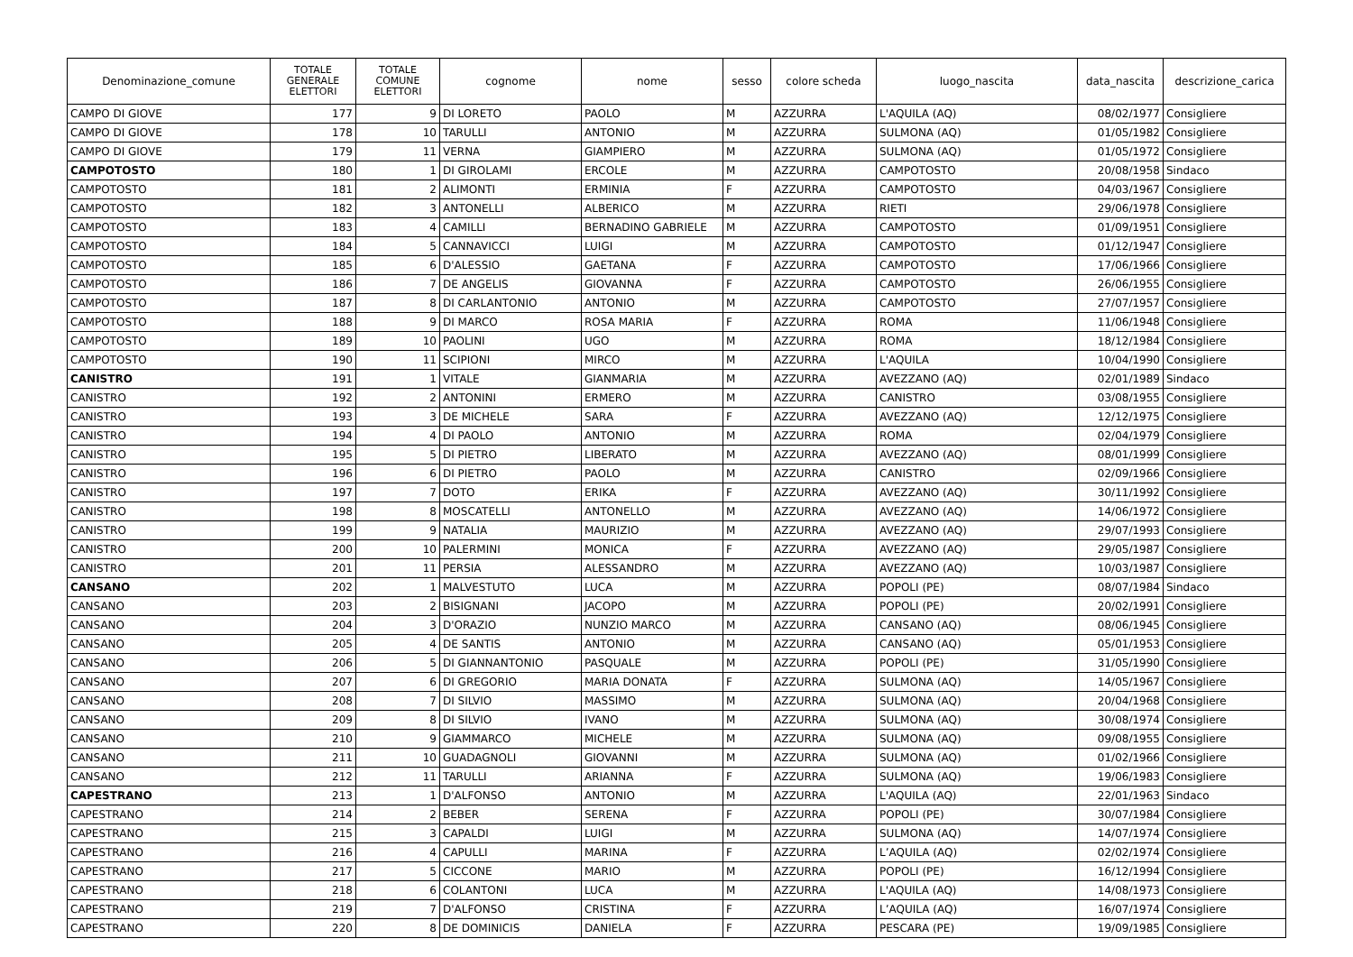| Denominazione_comune | TOTALE GENERALE ELETTORI | TOTALE COMUNE ELETTORI | cognome | nome | sesso | colore scheda | luogo_nascita | data_nascita | descrizione_carica |
| --- | --- | --- | --- | --- | --- | --- | --- | --- | --- |
| CAMPO DI GIOVE | 177 | 9 | DI LORETO | PAOLO | M | AZZURRA | L'AQUILA (AQ) | 08/02/1977 | Consigliere |
| CAMPO DI GIOVE | 178 | 10 | TARULLI | ANTONIO | M | AZZURRA | SULMONA (AQ) | 01/05/1982 | Consigliere |
| CAMPO DI GIOVE | 179 | 11 | VERNA | GIAMPIERO | M | AZZURRA | SULMONA (AQ) | 01/05/1972 | Consigliere |
| CAMPOTOSTO | 180 | 1 | DI GIROLAMI | ERCOLE | M | AZZURRA | CAMPOTOSTO | 20/08/1958 | Sindaco |
| CAMPOTOSTO | 181 | 2 | ALIMONTI | ERMINIA | F | AZZURRA | CAMPOTOSTO | 04/03/1967 | Consigliere |
| CAMPOTOSTO | 182 | 3 | ANTONELLI | ALBERICO | M | AZZURRA | RIETI | 29/06/1978 | Consigliere |
| CAMPOTOSTO | 183 | 4 | CAMILLI | BERNADINO GABRIELE | M | AZZURRA | CAMPOTOSTO | 01/09/1951 | Consigliere |
| CAMPOTOSTO | 184 | 5 | CANNAVICCI | LUIGI | M | AZZURRA | CAMPOTOSTO | 01/12/1947 | Consigliere |
| CAMPOTOSTO | 185 | 6 | D'ALESSIO | GAETANA | F | AZZURRA | CAMPOTOSTO | 17/06/1966 | Consigliere |
| CAMPOTOSTO | 186 | 7 | DE ANGELIS | GIOVANNA | F | AZZURRA | CAMPOTOSTO | 26/06/1955 | Consigliere |
| CAMPOTOSTO | 187 | 8 | DI CARLANTONIO | ANTONIO | M | AZZURRA | CAMPOTOSTO | 27/07/1957 | Consigliere |
| CAMPOTOSTO | 188 | 9 | DI MARCO | ROSA MARIA | F | AZZURRA | ROMA | 11/06/1948 | Consigliere |
| CAMPOTOSTO | 189 | 10 | PAOLINI | UGO | M | AZZURRA | ROMA | 18/12/1984 | Consigliere |
| CAMPOTOSTO | 190 | 11 | SCIPIONI | MIRCO | M | AZZURRA | L'AQUILA | 10/04/1990 | Consigliere |
| CANISTRO | 191 | 1 | VITALE | GIANMARIA | M | AZZURRA | AVEZZANO (AQ) | 02/01/1989 | Sindaco |
| CANISTRO | 192 | 2 | ANTONINI | ERMERO | M | AZZURRA | CANISTRO | 03/08/1955 | Consigliere |
| CANISTRO | 193 | 3 | DE MICHELE | SARA | F | AZZURRA | AVEZZANO (AQ) | 12/12/1975 | Consigliere |
| CANISTRO | 194 | 4 | DI PAOLO | ANTONIO | M | AZZURRA | ROMA | 02/04/1979 | Consigliere |
| CANISTRO | 195 | 5 | DI PIETRO | LIBERATO | M | AZZURRA | AVEZZANO (AQ) | 08/01/1999 | Consigliere |
| CANISTRO | 196 | 6 | DI PIETRO | PAOLO | M | AZZURRA | CANISTRO | 02/09/1966 | Consigliere |
| CANISTRO | 197 | 7 | DOTO | ERIKA | F | AZZURRA | AVEZZANO (AQ) | 30/11/1992 | Consigliere |
| CANISTRO | 198 | 8 | MOSCATELLI | ANTONELLO | M | AZZURRA | AVEZZANO (AQ) | 14/06/1972 | Consigliere |
| CANISTRO | 199 | 9 | NATALIA | MAURIZIO | M | AZZURRA | AVEZZANO (AQ) | 29/07/1993 | Consigliere |
| CANISTRO | 200 | 10 | PALERMINI | MONICA | F | AZZURRA | AVEZZANO (AQ) | 29/05/1987 | Consigliere |
| CANISTRO | 201 | 11 | PERSIA | ALESSANDRO | M | AZZURRA | AVEZZANO (AQ) | 10/03/1987 | Consigliere |
| CANSANO | 202 | 1 | MALVESTUTO | LUCA | M | AZZURRA | POPOLI (PE) | 08/07/1984 | Sindaco |
| CANSANO | 203 | 2 | BISIGNANI | JACOPO | M | AZZURRA | POPOLI (PE) | 20/02/1991 | Consigliere |
| CANSANO | 204 | 3 | D'ORAZIO | NUNZIO MARCO | M | AZZURRA | CANSANO (AQ) | 08/06/1945 | Consigliere |
| CANSANO | 205 | 4 | DE SANTIS | ANTONIO | M | AZZURRA | CANSANO (AQ) | 05/01/1953 | Consigliere |
| CANSANO | 206 | 5 | DI GIANNANTONIO | PASQUALE | M | AZZURRA | POPOLI (PE) | 31/05/1990 | Consigliere |
| CANSANO | 207 | 6 | DI GREGORIO | MARIA DONATA | F | AZZURRA | SULMONA (AQ) | 14/05/1967 | Consigliere |
| CANSANO | 208 | 7 | DI SILVIO | MASSIMO | M | AZZURRA | SULMONA (AQ) | 20/04/1968 | Consigliere |
| CANSANO | 209 | 8 | DI SILVIO | IVANO | M | AZZURRA | SULMONA (AQ) | 30/08/1974 | Consigliere |
| CANSANO | 210 | 9 | GIAMMARCO | MICHELE | M | AZZURRA | SULMONA (AQ) | 09/08/1955 | Consigliere |
| CANSANO | 211 | 10 | GUADAGNOLI | GIOVANNI | M | AZZURRA | SULMONA (AQ) | 01/02/1966 | Consigliere |
| CANSANO | 212 | 11 | TARULLI | ARIANNA | F | AZZURRA | SULMONA (AQ) | 19/06/1983 | Consigliere |
| CAPESTRANO | 213 | 1 | D'ALFONSO | ANTONIO | M | AZZURRA | L'AQUILA (AQ) | 22/01/1963 | Sindaco |
| CAPESTRANO | 214 | 2 | BEBER | SERENA | F | AZZURRA | POPOLI (PE) | 30/07/1984 | Consigliere |
| CAPESTRANO | 215 | 3 | CAPALDI | LUIGI | M | AZZURRA | SULMONA (AQ) | 14/07/1974 | Consigliere |
| CAPESTRANO | 216 | 4 | CAPULLI | MARINA | F | AZZURRA | L’AQUILA (AQ) | 02/02/1974 | Consigliere |
| CAPESTRANO | 217 | 5 | CICCONE | MARIO | M | AZZURRA | POPOLI (PE) | 16/12/1994 | Consigliere |
| CAPESTRANO | 218 | 6 | COLANTONI | LUCA | M | AZZURRA | L'AQUILA (AQ) | 14/08/1973 | Consigliere |
| CAPESTRANO | 219 | 7 | D'ALFONSO | CRISTINA | F | AZZURRA | L’AQUILA (AQ) | 16/07/1974 | Consigliere |
| CAPESTRANO | 220 | 8 | DE DOMINICIS | DANIELA | F | AZZURRA | PESCARA (PE) | 19/09/1985 | Consigliere |